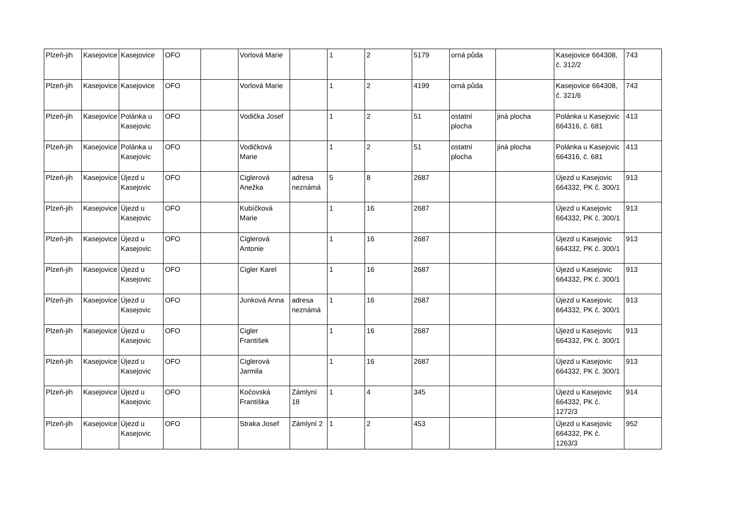| Plzeň-jih | Kasejovice | Kasejovice | OFO | | Vorlová Marie | | 1 | 2 | 5179 | orná půda | | Kasejovice 664308, č. 312/2 | 743 |
| Plzeň-jih | Kasejovice | Kasejovice | OFO | | Vorlová Marie | | 1 | 2 | 4199 | orná půda | | Kasejovice 664308, č. 321/6 | 743 |
| Plzeň-jih | Kasejovice | Polánka u Kasejovic | OFO | | Vodička Josef | | 1 | 2 | 51 | ostatní plocha | jiná plocha | Polánka u Kasejovic 664316, č. 681 | 413 |
| Plzeň-jih | Kasejovice | Polánka u Kasejovic | OFO | | Vodičková Marie | | 1 | 2 | 51 | ostatní plocha | jiná plocha | Polánka u Kasejovic 664316, č. 681 | 413 |
| Plzeň-jih | Kasejovice | Újezd u Kasejovic | OFO | | Ciglerová Anežka | adresa neznámá | 5 | 8 | 2687 | | | Újezd u Kasejovic 664332, PK č. 300/1 | 913 |
| Plzeň-jih | Kasejovice | Újezd u Kasejovic | OFO | | Kubíčková Marie | | 1 | 16 | 2687 | | | Újezd u Kasejovic 664332, PK č. 300/1 | 913 |
| Plzeň-jih | Kasejovice | Újezd u Kasejovic | OFO | | Ciglerová Antonie | | 1 | 16 | 2687 | | | Újezd u Kasejovic 664332, PK č. 300/1 | 913 |
| Plzeň-jih | Kasejovice | Újezd u Kasejovic | OFO | | Cigler Karel | | 1 | 16 | 2687 | | | Újezd u Kasejovic 664332, PK č. 300/1 | 913 |
| Plzeň-jih | Kasejovice | Újezd u Kasejovic | OFO | | Junková Anna | adresa neznámá | 1 | 16 | 2687 | | | Újezd u Kasejovic 664332, PK č. 300/1 | 913 |
| Plzeň-jih | Kasejovice | Újezd u Kasejovic | OFO | | Cigler František | | 1 | 16 | 2687 | | | Újezd u Kasejovic 664332, PK č. 300/1 | 913 |
| Plzeň-jih | Kasejovice | Újezd u Kasejovic | OFO | | Ciglerová Jarmila | | 1 | 16 | 2687 | | | Újezd u Kasejovic 664332, PK č. 300/1 | 913 |
| Plzeň-jih | Kasejovice | Újezd u Kasejovic | OFO | | Kočovská Františka | Zámlyní 18 | 1 | 4 | 345 | | | Újezd u Kasejovic 664332, PK č. 1272/3 | 914 |
| Plzeň-jih | Kasejovice | Újezd u Kasejovic | OFO | | Straka Josef | Zámlyní 2 | 1 | 2 | 453 | | | Újezd u Kasejovic 664332, PK č. 1263/3 | 952 |